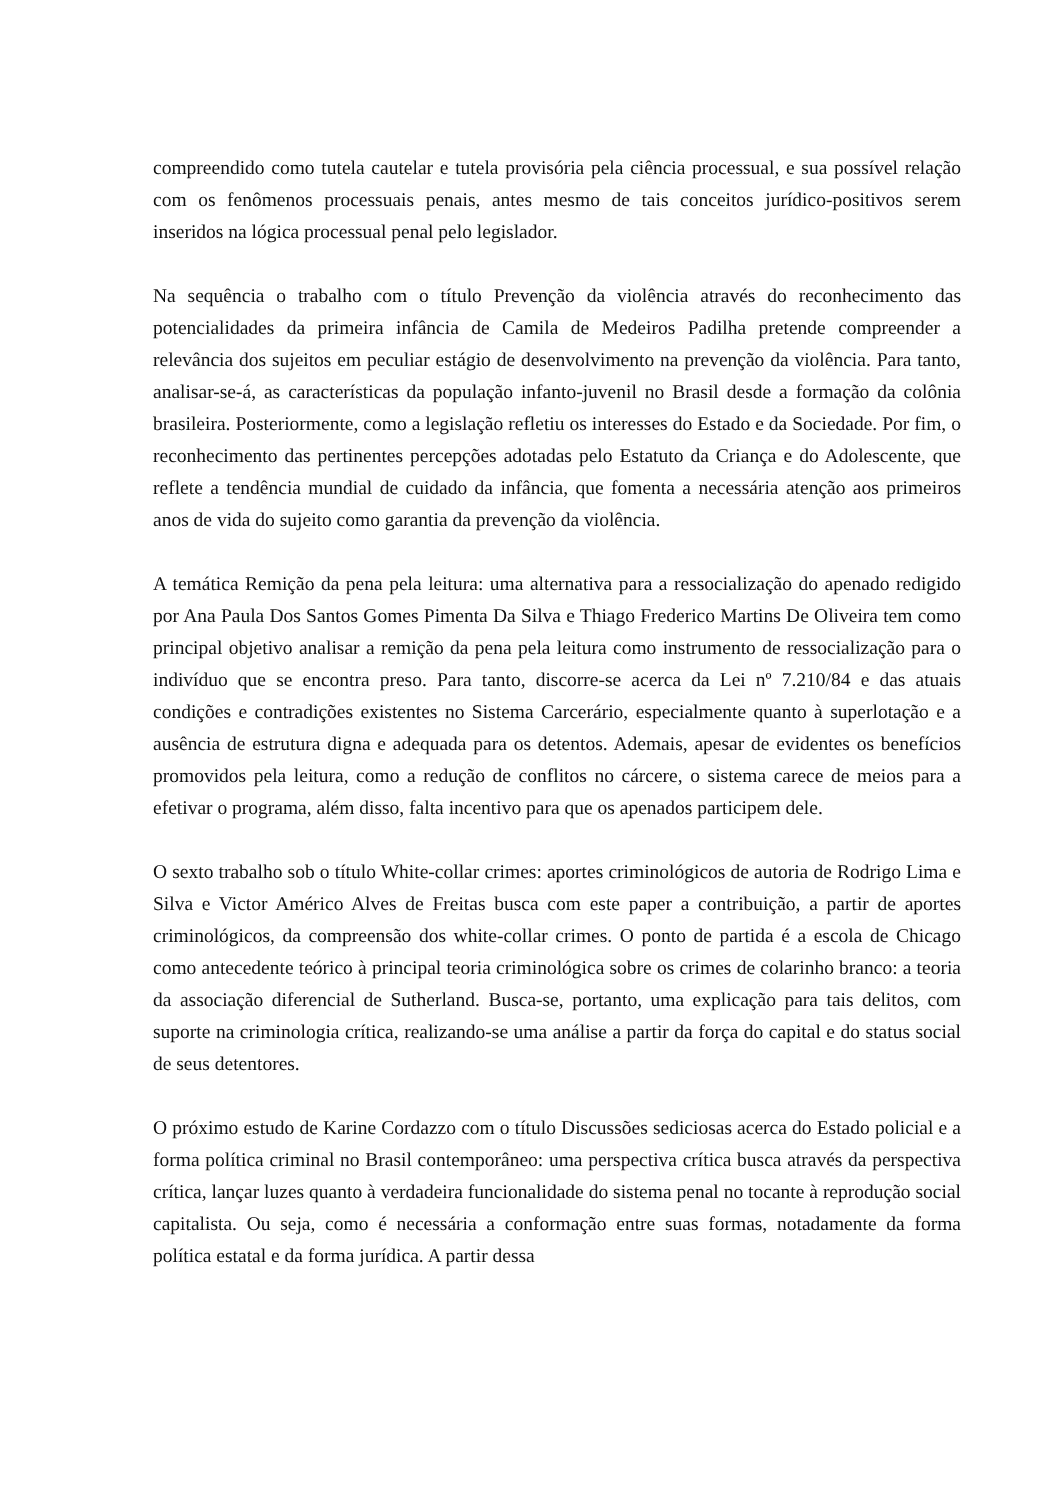compreendido como tutela cautelar e tutela provisória pela ciência processual, e sua possível relação com os fenômenos processuais penais, antes mesmo de tais conceitos jurídico-positivos serem inseridos na lógica processual penal pelo legislador.
Na sequência o trabalho com o título Prevenção da violência através do reconhecimento das potencialidades da primeira infância de Camila de Medeiros Padilha pretende compreender a relevância dos sujeitos em peculiar estágio de desenvolvimento na prevenção da violência. Para tanto, analisar-se-á, as características da população infanto-juvenil no Brasil desde a formação da colônia brasileira. Posteriormente, como a legislação refletiu os interesses do Estado e da Sociedade. Por fim, o reconhecimento das pertinentes percepções adotadas pelo Estatuto da Criança e do Adolescente, que reflete a tendência mundial de cuidado da infância, que fomenta a necessária atenção aos primeiros anos de vida do sujeito como garantia da prevenção da violência.
A temática Remição da pena pela leitura: uma alternativa para a ressocialização do apenado redigido por Ana Paula Dos Santos Gomes Pimenta Da Silva e Thiago Frederico Martins De Oliveira tem como principal objetivo analisar a remição da pena pela leitura como instrumento de ressocialização para o indivíduo que se encontra preso. Para tanto, discorre-se acerca da Lei nº 7.210/84 e das atuais condições e contradições existentes no Sistema Carcerário, especialmente quanto à superlotação e a ausência de estrutura digna e adequada para os detentos. Ademais, apesar de evidentes os benefícios promovidos pela leitura, como a redução de conflitos no cárcere, o sistema carece de meios para a efetivar o programa, além disso, falta incentivo para que os apenados participem dele.
O sexto trabalho sob o título White-collar crimes: aportes criminológicos de autoria de Rodrigo Lima e Silva e Victor Américo Alves de Freitas busca com este paper a contribuição, a partir de aportes criminológicos, da compreensão dos white-collar crimes. O ponto de partida é a escola de Chicago como antecedente teórico à principal teoria criminológica sobre os crimes de colarinho branco: a teoria da associação diferencial de Sutherland. Busca-se, portanto, uma explicação para tais delitos, com suporte na criminologia crítica, realizando-se uma análise a partir da força do capital e do status social de seus detentores.
O próximo estudo de Karine Cordazzo com o título Discussões sediciosas acerca do Estado policial e a forma política criminal no Brasil contemporâneo: uma perspectiva crítica busca através da perspectiva crítica, lançar luzes quanto à verdadeira funcionalidade do sistema penal no tocante à reprodução social capitalista. Ou seja, como é necessária a conformação entre suas formas, notadamente da forma política estatal e da forma jurídica. A partir dessa